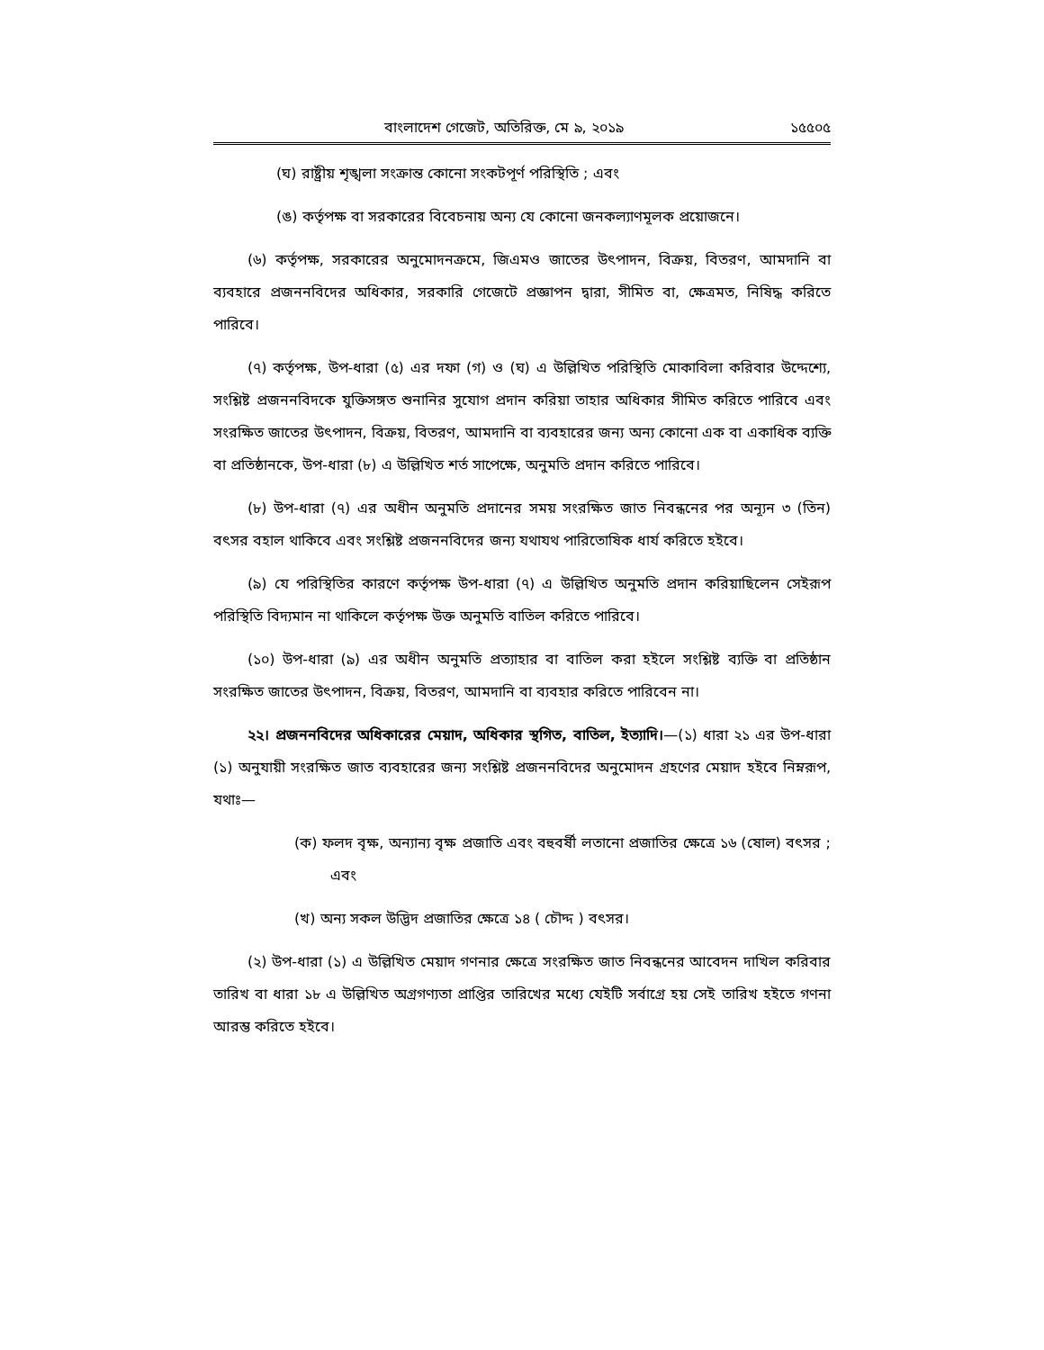বাংলাদেশ গেজেট, অতিরিক্ত, মে ৯, ২০১৯ ১৫৫০৫
(ঘ) রাষ্ট্রীয় শৃঙ্খলা সংক্রান্ত কোনো সংকটপূর্ণ পরিস্থিতি ; এবং
(ঙ) কর্তৃপক্ষ বা সরকারের বিবেচনায় অন্য যে কোনো জনকল্যাণমূলক প্রয়োজনে।
(৬) কর্তৃপক্ষ, সরকারের অনুমোদনক্রমে, জিএমও জাতের উৎপাদন, বিক্রয়, বিতরণ, আমদানি বা ব্যবহারে প্রজননবিদের অধিকার, সরকারি গেজেটে প্রজ্ঞাপন দ্বারা, সীমিত বা, ক্ষেত্রমত, নিষিদ্ধ করিতে পারিবে।
(৭) কর্তৃপক্ষ, উপ-ধারা (৫) এর দফা (গ) ও (ঘ) এ উল্লিখিত পরিস্থিতি মোকাবিলা করিবার উদ্দেশ্যে, সংশ্লিষ্ট প্রজননবিদকে যুক্তিসঙ্গত শুনানির সুযোগ প্রদান করিয়া তাহার অধিকার সীমিত করিতে পারিবে এবং সংরক্ষিত জাতের উৎপাদন, বিক্রয়, বিতরণ, আমদানি বা ব্যবহারের জন্য অন্য কোনো এক বা একাধিক ব্যক্তি বা প্রতিষ্ঠানকে, উপ-ধারা (৮) এ উল্লিখিত শর্ত সাপেক্ষে, অনুমতি প্রদান করিতে পারিবে।
(৮) উপ-ধারা (৭) এর অধীন অনুমতি প্রদানের সময় সংরক্ষিত জাত নিবন্ধনের পর অন্যূন ৩ (তিন) বৎসর বহাল থাকিবে এবং সংশ্লিষ্ট প্রজননবিদের জন্য যথাযথ পারিতোষিক ধার্য করিতে হইবে।
(৯) যে পরিস্থিতির কারণে কর্তৃপক্ষ উপ-ধারা (৭) এ উল্লিখিত অনুমতি প্রদান করিয়াছিলেন সেইরূপ পরিস্থিতি বিদ্যমান না থাকিলে কর্তৃপক্ষ উক্ত অনুমতি বাতিল করিতে পারিবে।
(১০) উপ-ধারা (৯) এর অধীন অনুমতি প্রত্যাহার বা বাতিল করা হইলে সংশ্লিষ্ট ব্যক্তি বা প্রতিষ্ঠান সংরক্ষিত জাতের উৎপাদন, বিক্রয়, বিতরণ, আমদানি বা ব্যবহার করিতে পারিবেন না।
২২। প্রজননবিদের অধিকারের মেয়াদ, অধিকার স্থগিত, বাতিল, ইত্যাদি।—(১) ধারা ২১ এর উপ-ধারা (১) অনুযায়ী সংরক্ষিত জাত ব্যবহারের জন্য সংশ্লিষ্ট প্রজননবিদের অনুমোদন গ্রহণের মেয়াদ হইবে নিম্নরূপ, যথাঃ—
(ক) ফলদ বৃক্ষ, অন্যান্য বৃক্ষ প্রজাতি এবং বহুবর্ষী লতানো প্রজাতির ক্ষেত্রে ১৬ (ষোল) বৎসর ; এবং
(খ) অন্য সকল উদ্ভিদ প্রজাতির ক্ষেত্রে ১৪ ( চৌদ্দ ) বৎসর।
(২) উপ-ধারা (১) এ উল্লিখিত মেয়াদ গণনার ক্ষেত্রে সংরক্ষিত জাত নিবন্ধনের আবেদন দাখিল করিবার তারিখ বা ধারা ১৮ এ উল্লিখিত অগ্রগণ্যতা প্রাপ্তির তারিখের মধ্যে যেইটি সর্বাগ্রে হয় সেই তারিখ হইতে গণনা আরম্ভ করিতে হইবে।